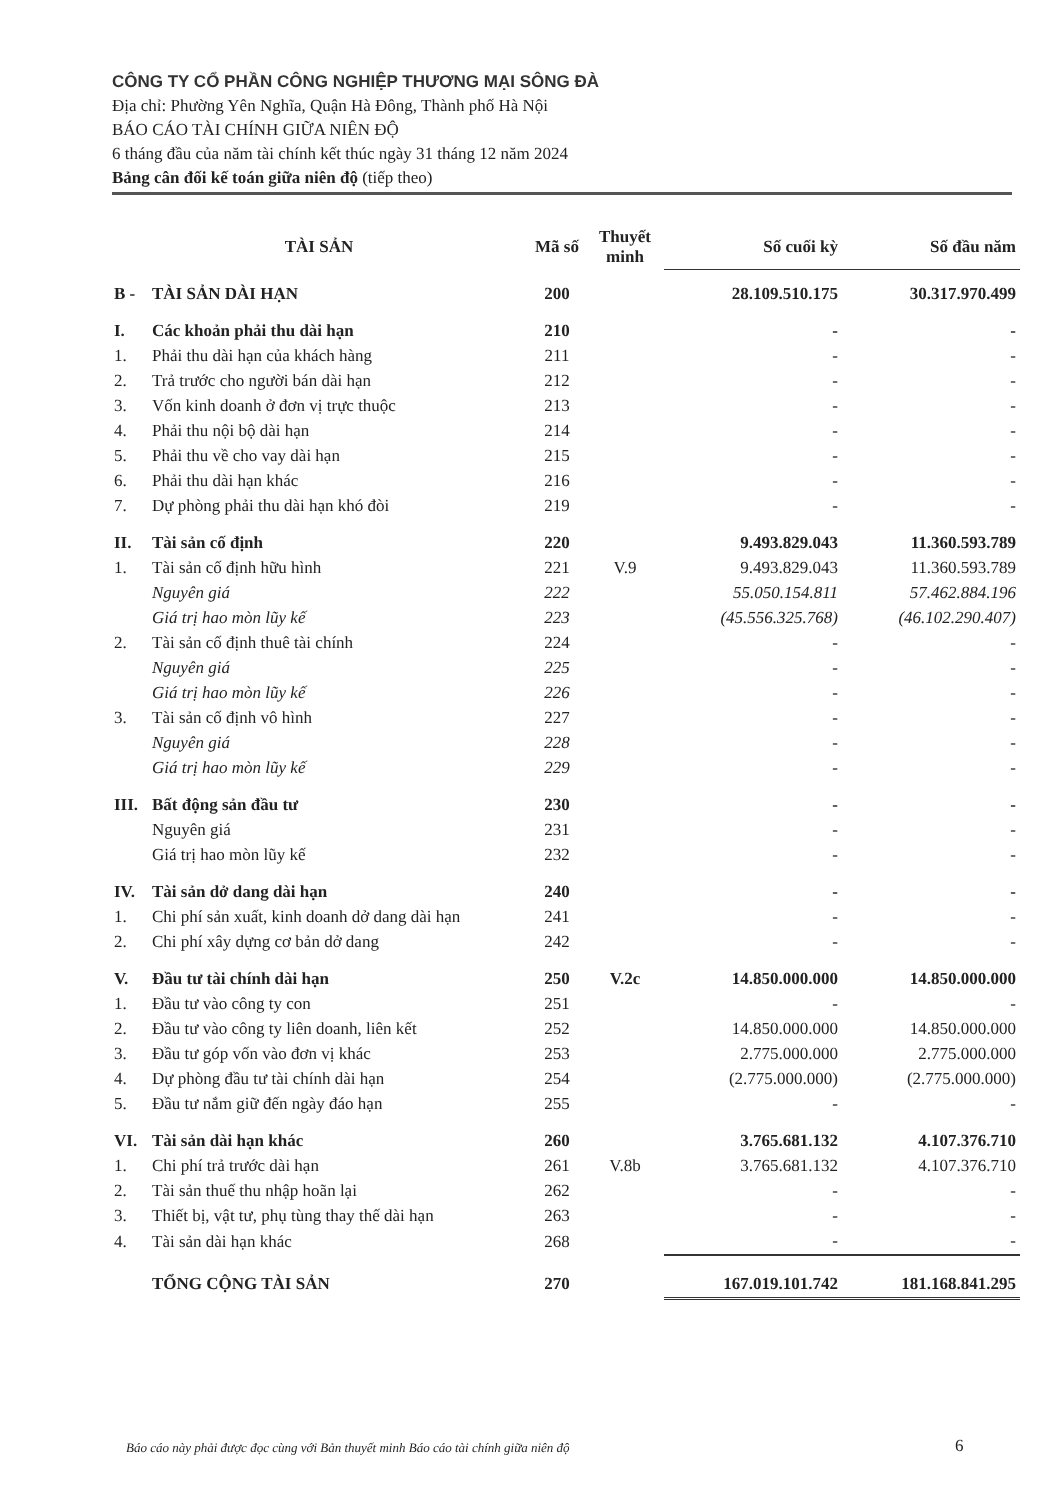CÔNG TY CỔ PHẦN CÔNG NGHIỆP THƯƠNG MẠI SÔNG ĐÀ
Địa chỉ: Phường Yên Nghĩa, Quận Hà Đông, Thành phố Hà Nội
BÁO CÁO TÀI CHÍNH GIỮA NIÊN ĐỘ
6 tháng đầu của năm tài chính kết thúc ngày 31 tháng 12 năm 2024
Bảng cân đối kế toán giữa niên độ (tiếp theo)
| TÀI SẢN | | Mã số | Thuyết minh | Số cuối kỳ | Số đầu năm |
| --- | --- | --- | --- | --- | --- |
| B - | TÀI SẢN DÀI HẠN | 200 | | 28.109.510.175 | 30.317.970.499 |
| I. | Các khoản phải thu dài hạn | 210 | | - | - |
| 1. | Phải thu dài hạn của khách hàng | 211 | | - | - |
| 2. | Trả trước cho người bán dài hạn | 212 | | - | - |
| 3. | Vốn kinh doanh ở đơn vị trực thuộc | 213 | | - | - |
| 4. | Phải thu nội bộ dài hạn | 214 | | - | - |
| 5. | Phải thu về cho vay dài hạn | 215 | | - | - |
| 6. | Phải thu dài hạn khác | 216 | | - | - |
| 7. | Dự phòng phải thu dài hạn khó đòi | 219 | | - | - |
| II. | Tài sản cố định | 220 | | 9.493.829.043 | 11.360.593.789 |
| 1. | Tài sản cố định hữu hình | 221 | V.9 | 9.493.829.043 | 11.360.593.789 |
| | Nguyên giá | 222 | | 55.050.154.811 | 57.462.884.196 |
| | Giá trị hao mòn lũy kế | 223 | | (45.556.325.768) | (46.102.290.407) |
| 2. | Tài sản cố định thuê tài chính | 224 | | - | - |
| | Nguyên giá | 225 | | - | - |
| | Giá trị hao mòn lũy kế | 226 | | - | - |
| 3. | Tài sản cố định vô hình | 227 | | - | - |
| | Nguyên giá | 228 | | - | - |
| | Giá trị hao mòn lũy kế | 229 | | - | - |
| III. | Bất động sản đầu tư | 230 | | - | - |
| | Nguyên giá | 231 | | - | - |
| | Giá trị hao mòn lũy kế | 232 | | - | - |
| IV. | Tài sản dở dang dài hạn | 240 | | - | - |
| 1. | Chi phí sản xuất, kinh doanh dở dang dài hạn | 241 | | - | - |
| 2. | Chi phí xây dựng cơ bản dở dang | 242 | | - | - |
| V. | Đầu tư tài chính dài hạn | 250 | V.2c | 14.850.000.000 | 14.850.000.000 |
| 1. | Đầu tư vào công ty con | 251 | | - | - |
| 2. | Đầu tư vào công ty liên doanh, liên kết | 252 | | 14.850.000.000 | 14.850.000.000 |
| 3. | Đầu tư góp vốn vào đơn vị khác | 253 | | 2.775.000.000 | 2.775.000.000 |
| 4. | Dự phòng đầu tư tài chính dài hạn | 254 | | (2.775.000.000) | (2.775.000.000) |
| 5. | Đầu tư nắm giữ đến ngày đáo hạn | 255 | | - | - |
| VI. | Tài sản dài hạn khác | 260 | | 3.765.681.132 | 4.107.376.710 |
| 1. | Chi phí trả trước dài hạn | 261 | V.8b | 3.765.681.132 | 4.107.376.710 |
| 2. | Tài sản thuế thu nhập hoãn lại | 262 | | - | - |
| 3. | Thiết bị, vật tư, phụ tùng thay thế dài hạn | 263 | | - | - |
| 4. | Tài sản dài hạn khác | 268 | | - | - |
| | TỔNG CỘNG TÀI SẢN | 270 | | 167.019.101.742 | 181.168.841.295 |
Báo cáo này phải được đọc cùng với Bản thuyết minh Báo cáo tài chính giữa niên độ
6